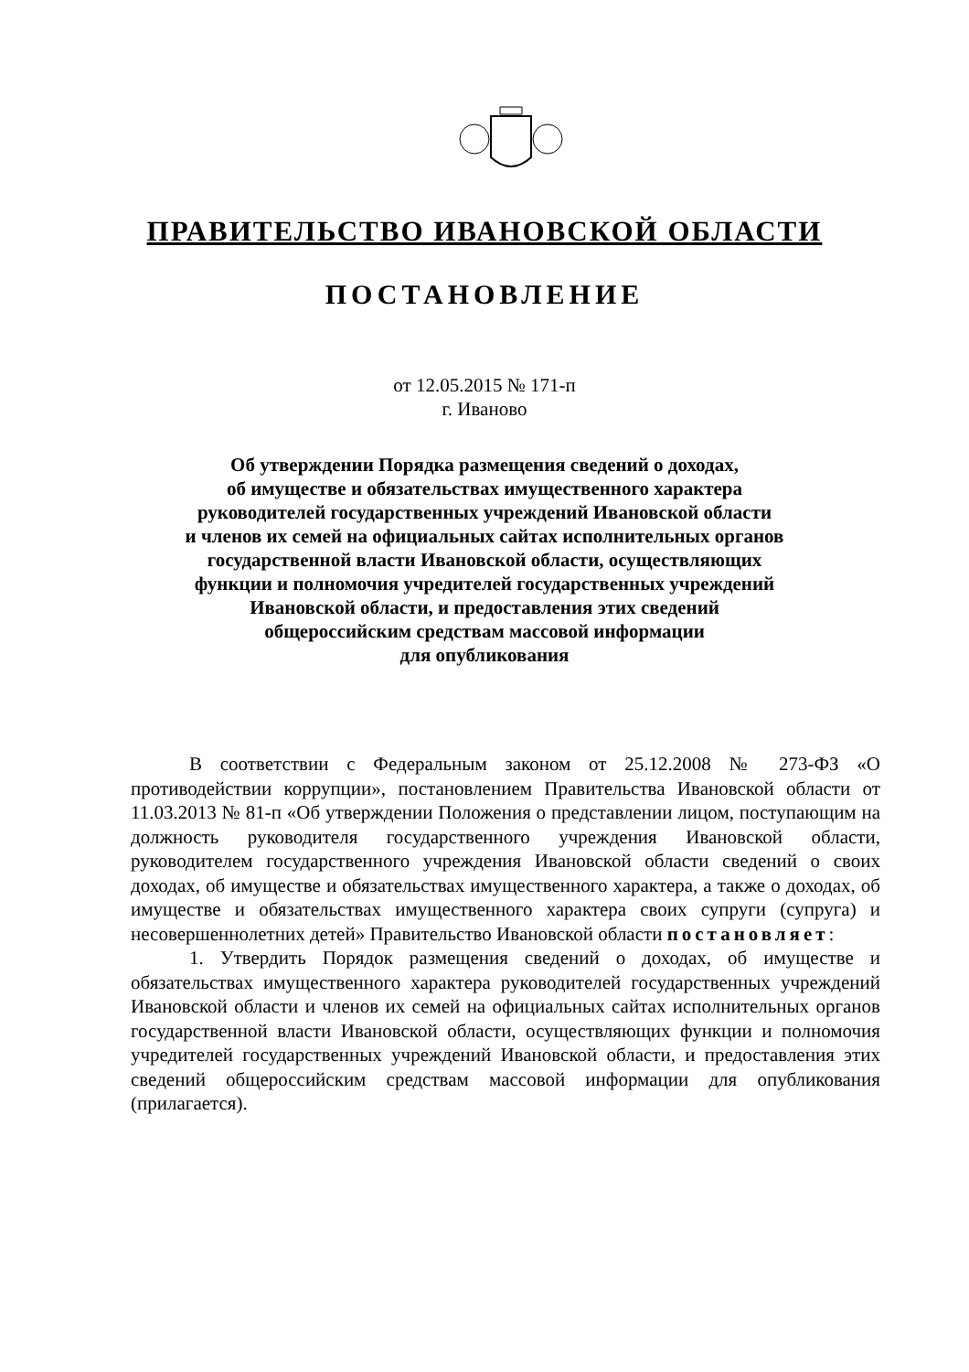ПРАВИТЕЛЬСТВО ИВАНОВСКОЙ ОБЛАСТИ
ПОСТАНОВЛЕНИЕ
от 12.05.2015 № 171-п
г. Иваново
Об утверждении Порядка размещения сведений о доходах,
об имуществе и обязательствах имущественного характера
руководителей государственных учреждений Ивановской области
и членов их семей на официальных сайтах исполнительных органов
государственной власти Ивановской области, осуществляющих
функции и полномочия учредителей государственных учреждений
Ивановской области, и предоставления этих сведений
общероссийским средствам массовой информации
для опубликования
В соответствии с Федеральным законом от 25.12.2008 № 273-ФЗ «О противодействии коррупции», постановлением Правительства Ивановской области от 11.03.2013 № 81-п «Об утверждении Положения о представлении лицом, поступающим на должность руководителя государственного учреждения Ивановской области, руководителем государственного учреждения Ивановской области сведений о своих доходах, об имуществе и обязательствах имущественного характера, а также о доходах, об имуществе и обязательствах имущественного характера своих супруги (супруга) и несовершеннолетних детей» Правительство Ивановской области постановляет:
1. Утвердить Порядок размещения сведений о доходах, об имуществе и обязательствах имущественного характера руководителей государственных учреждений Ивановской области и членов их семей на официальных сайтах исполнительных органов государственной власти Ивановской области, осуществляющих функции и полномочия учредителей государственных учреждений Ивановской области, и предоставления этих сведений общероссийским средствам массовой информации для опубликования (прилагается).